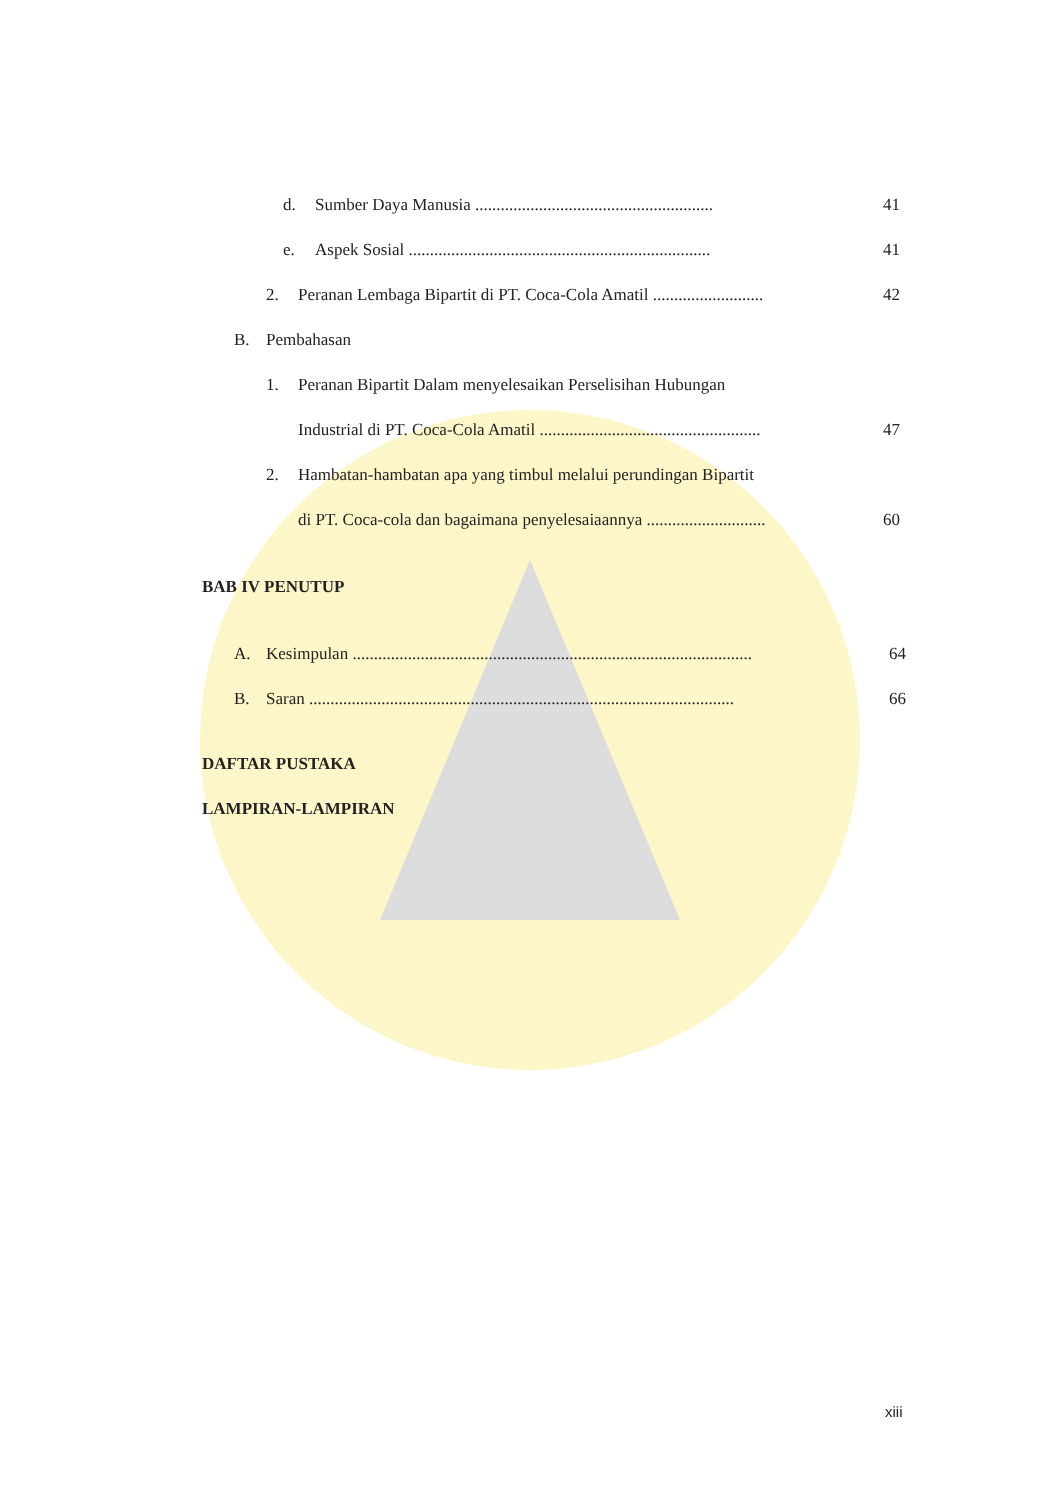d. Sumber Daya Manusia ........................................................ 41
e. Aspek Sosial ....................................................................... 41
2. Peranan Lembaga Bipartit di PT. Coca-Cola Amatil .......................... 42
B. Pembahasan
1. Peranan Bipartit Dalam menyelesaikan Perselisihan Hubungan
Industrial di PT. Coca-Cola Amatil .................................................... 47
2. Hambatan-hambatan apa yang timbul melalui perundingan Bipartit
di PT. Coca-cola dan bagaimana penyelesaiaannya ............................ 60
BAB IV PENUTUP
A. Kesimpulan .............................................................................................. 64
B. Saran .................................................................................................... 66
DAFTAR PUSTAKA
LAMPIRAN-LAMPIRAN
xiii